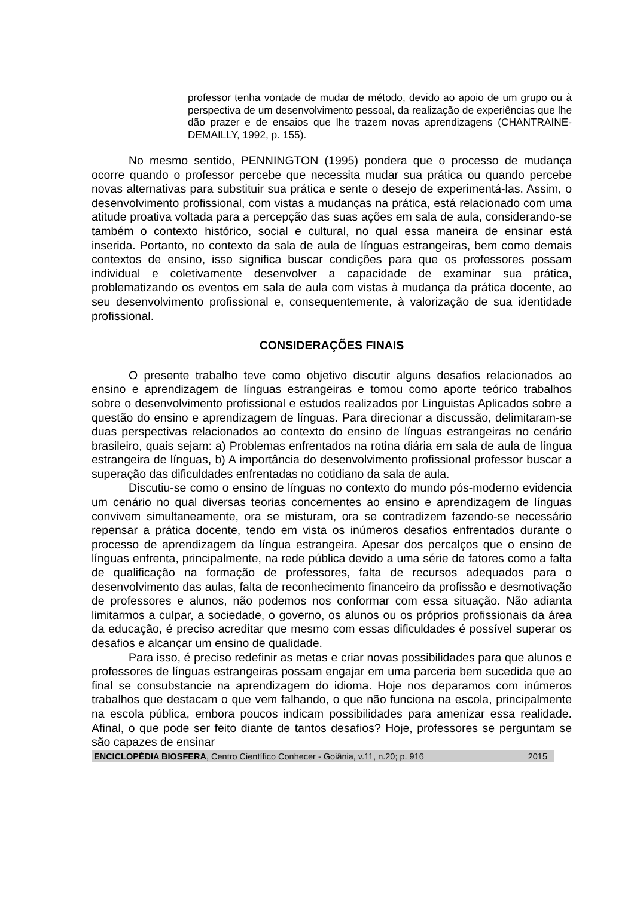professor tenha vontade de mudar de método, devido ao apoio de um grupo ou à perspectiva de um desenvolvimento pessoal, da realização de experiências que lhe dão prazer e de ensaios que lhe trazem novas aprendizagens (CHANTRAINE-DEMAILLY, 1992, p. 155).
No mesmo sentido, PENNINGTON (1995) pondera que o processo de mudança ocorre quando o professor percebe que necessita mudar sua prática ou quando percebe novas alternativas para substituir sua prática e sente o desejo de experimentá-las. Assim, o desenvolvimento profissional, com vistas a mudanças na prática, está relacionado com uma atitude proativa voltada para a percepção das suas ações em sala de aula, considerando-se também o contexto histórico, social e cultural, no qual essa maneira de ensinar está inserida. Portanto, no contexto da sala de aula de línguas estrangeiras, bem como demais contextos de ensino, isso significa buscar condições para que os professores possam individual e coletivamente desenvolver a capacidade de examinar sua prática, problematizando os eventos em sala de aula com vistas à mudança da prática docente, ao seu desenvolvimento profissional e, consequentemente, à valorização de sua identidade profissional.
CONSIDERAÇÕES FINAIS
O presente trabalho teve como objetivo discutir alguns desafios relacionados ao ensino e aprendizagem de línguas estrangeiras e tomou como aporte teórico trabalhos sobre o desenvolvimento profissional e estudos realizados por Linguistas Aplicados sobre a questão do ensino e aprendizagem de línguas. Para direcionar a discussão, delimitaram-se duas perspectivas relacionados ao contexto do ensino de línguas estrangeiras no cenário brasileiro, quais sejam: a) Problemas enfrentados na rotina diária em sala de aula de língua estrangeira de línguas, b) A importância do desenvolvimento profissional professor buscar a superação das dificuldades enfrentadas no cotidiano da sala de aula.
Discutiu-se como o ensino de línguas no contexto do mundo pós-moderno evidencia um cenário no qual diversas teorias concernentes ao ensino e aprendizagem de línguas convivem simultaneamente, ora se misturam, ora se contradizem fazendo-se necessário repensar a prática docente, tendo em vista os inúmeros desafios enfrentados durante o processo de aprendizagem da língua estrangeira. Apesar dos percalços que o ensino de línguas enfrenta, principalmente, na rede pública devido a uma série de fatores como a falta de qualificação na formação de professores, falta de recursos adequados para o desenvolvimento das aulas, falta de reconhecimento financeiro da profissão e desmotivação de professores e alunos, não podemos nos conformar com essa situação. Não adianta limitarmos a culpar, a sociedade, o governo, os alunos ou os próprios profissionais da área da educação, é preciso acreditar que mesmo com essas dificuldades é possível superar os desafios e alcançar um ensino de qualidade.
Para isso, é preciso redefinir as metas e criar novas possibilidades para que alunos e professores de línguas estrangeiras possam engajar em uma parceria bem sucedida que ao final se consubstancie na aprendizagem do idioma. Hoje nos deparamos com inúmeros trabalhos que destacam o que vem falhando, o que não funciona na escola, principalmente na escola pública, embora poucos indicam possibilidades para amenizar essa realidade. Afinal, o que pode ser feito diante de tantos desafios? Hoje, professores se perguntam se são capazes de ensinar
ENCICLOPÉDIA BIOSFERA, Centro Científico Conhecer - Goiânia, v.11, n.20; p. 916 2015